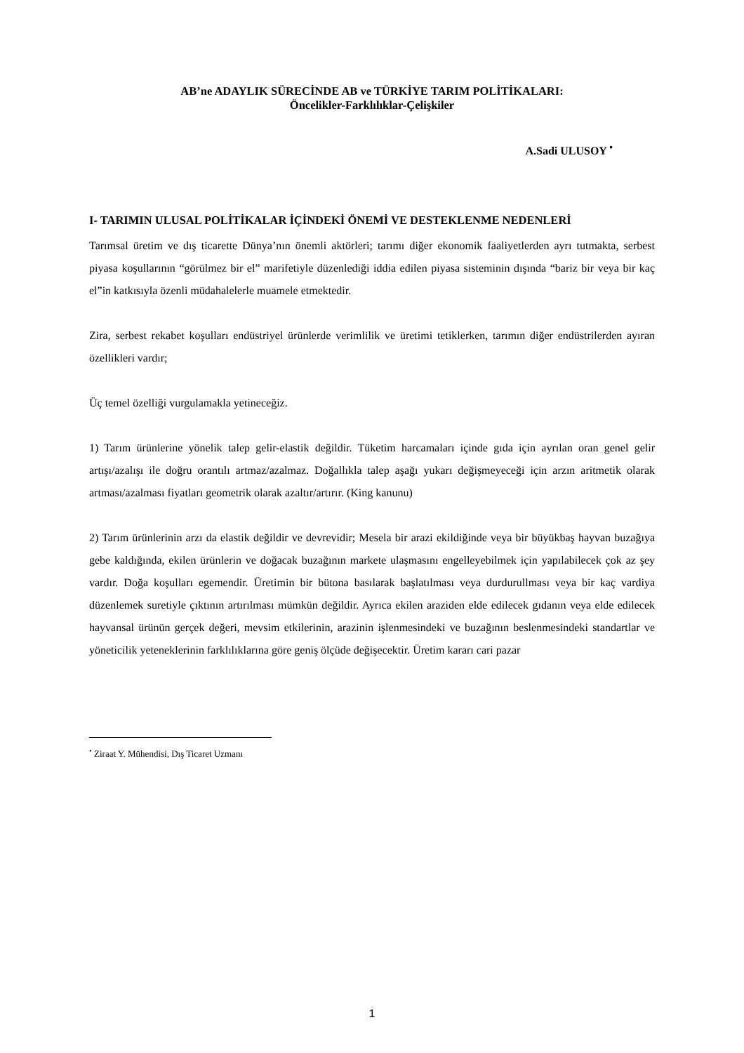AB’ne ADAYLIK SÜRECİNDE AB ve TÜRKİYE TARIM POLİTİKALARI:
Öncelikler-Farklılıklar-Çelişkiler
A.Sadi ULUSOY <sup>•</sup>
I- TARIMIN ULUSAL POLİTİKALAR İÇİNDEKİ ÖNEMİ VE DESTEKLENME NEDENLERİ
Tarımsal üretim ve dış ticarette Dünya’nın önemli aktörleri; tarımı diğer ekonomik faaliyetlerden ayrı tutmakta, serbest piyasa koşullarının “görülmez bir el” marifetiyle düzenlediği iddia edilen piyasa sisteminin dışında “bariz bir veya bir kaç el”in katkısıyla özenli müdahalelerle muamele etmektedir.
Zira, serbest rekabet koşulları endüstriyel ürünlerde verimlilik ve üretimi tetiklerken, tarımın diğer endüstrilerden ayıran özellikleri vardır;
Üç temel özelliği vurgulamakla yetineceğiz.
1) Tarım ürünlerine yönelik talep gelir-elastik değildir. Tüketim harcamaları içinde gıda için ayrılan oran genel gelir artışı/azalışı ile doğru orantılı artmaz/azalmaz. Doğallıkla talep aşağı yukarı değişmeyeceği için arzın aritmetik olarak artması/azalması fiyatları geometrik olarak azaltır/artırır. (King kanunu)
2) Tarım ürünlerinin arzı da elastik değildir ve devrevidir; Mesela bir arazi ekildiğinde veya bir büyükbaş hayvan buzağıya gebe kaldığında, ekilen ürünlerin ve doğacak buzağının markete ulaşmasını engelleyebilmek için yapılabilecek çok az şey vardır. Doğa koşulları egemendir. Üretimin bir bütona basılarak başlatılması veya durdurullması veya bir kaç vardiya düzenlemek suretiyle çıktının artırılması mümkün değildir. Ayrıca ekilen araziden elde edilecek gıdanın veya elde edilecek hayvansal ürünün gerçek değeri, mevsim etkilerinin, arazinin işlenmesindeki ve buzağının beslenmesindeki standartlar ve yöneticilik yeteneklerinin farklılıklarına göre geniş ölçüde değişecektir. Üretim kararı cari pazar
<sup>•</sup> Ziraat Y. Mühendisi, Dış Ticaret Uzmanı
1